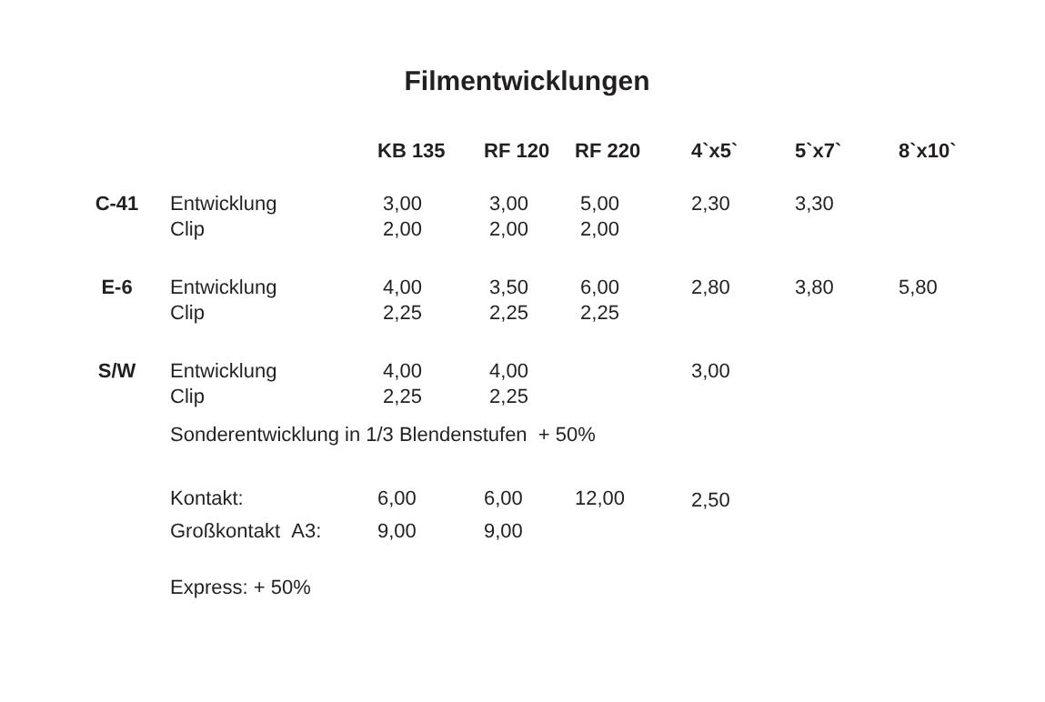Filmentwicklungen
| | | KB 135 | RF 120 | RF 220 | 4`x5` | 5`x7` | 8`x10` |
| --- | --- | --- | --- | --- | --- | --- | --- |
| C-41 | Entwicklung Clip | 3,00 2,00 | 3,00 2,00 | 5,00 2,00 | 2,30 | 3,30 | |
| E-6 | Entwicklung Clip | 4,00 2,25 | 3,50 2,25 | 6,00 2,25 | 2,80 | 3,80 | 5,80 |
| S/W | Entwicklung Clip | 4,00 2,25 | 4,00 2,25 | | 3,00 | | |
| | Sonderentwicklung in 1/3 Blendenstufen + 50% | | | | | | |
| | Kontakt: | 6,00 | 6,00 | 12,00 | 2,50 | | |
| | Großkontakt A3: | 9,00 | 9,00 | | | | |
| | Express: + 50% | | | | | | |